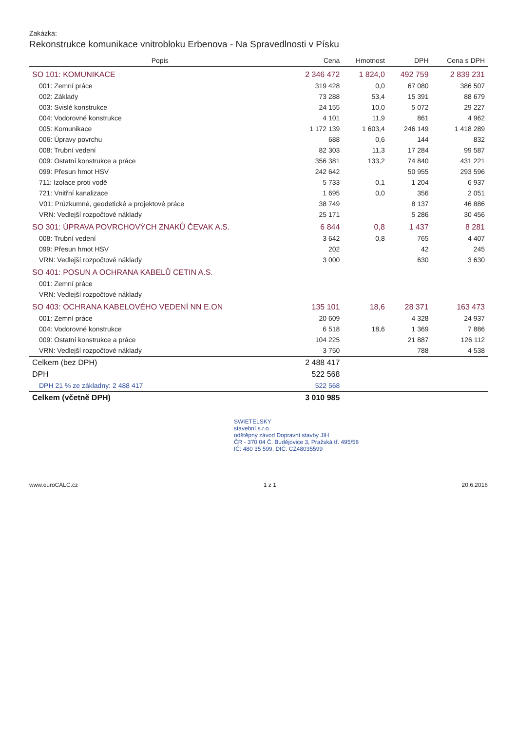Zakázka:
Rekonstrukce komunikace vnitrobloku Erbenova - Na Spravedlnosti v Písku
| Popis | Cena | Hmotnost | DPH | Cena s DPH |
| --- | --- | --- | --- | --- |
| SO 101: KOMUNIKACE | 2 346 472 | 1 824,0 | 492 759 | 2 839 231 |
| 001: Zemní práce | 319 428 | 0,0 | 67 080 | 386 507 |
| 002: Základy | 73 288 | 53,4 | 15 391 | 88 679 |
| 003: Svislé konstrukce | 24 155 | 10,0 | 5 072 | 29 227 |
| 004: Vodorovné konstrukce | 4 101 | 11,9 | 861 | 4 962 |
| 005: Komunikace | 1 172 139 | 1 603,4 | 246 149 | 1 418 289 |
| 006: Úpravy povrchu | 688 | 0,6 | 144 | 832 |
| 008: Trubní vedení | 82 303 | 11,3 | 17 284 | 99 587 |
| 009: Ostatní konstrukce a práce | 356 381 | 133,2 | 74 840 | 431 221 |
| 099: Přesun hmot HSV | 242 642 | | 50 955 | 293 596 |
| 711: Izolace proti vodě | 5 733 | 0,1 | 1 204 | 6 937 |
| 721: Vnitřní kanalizace | 1 695 | 0,0 | 356 | 2 051 |
| V01: Průzkumné, geodetické a projektové práce | 38 749 | | 8 137 | 46 886 |
| VRN: Vedlejší rozpočtové náklady | 25 171 | | 5 286 | 30 456 |
| SO 301: ÚPRAVA POVRCHOVÝCH ZNAKŮ ČEVAK A.S. | 6 844 | 0,8 | 1 437 | 8 281 |
| 008: Trubní vedení | 3 642 | 0,8 | 765 | 4 407 |
| 099: Přesun hmot HSV | 202 | | 42 | 245 |
| VRN: Vedlejší rozpočtové náklady | 3 000 | | 630 | 3 630 |
| SO 401: POSUN A OCHRANA KABELŮ CETIN A.S. | | | | |
| 001: Zemní práce | | | | |
| VRN: Vedlejší rozpočtové náklady | | | | |
| SO 403: OCHRANA KABELOVÉHO VEDENÍ NN E.ON | 135 101 | 18,6 | 28 371 | 163 473 |
| 001: Zemní práce | 20 609 | | 4 328 | 24 937 |
| 004: Vodorovné konstrukce | 6 518 | 18,6 | 1 369 | 7 886 |
| 009: Ostatní konstrukce a práce | 104 225 | | 21 887 | 126 112 |
| VRN: Vedlejší rozpočtové náklady | 3 750 | | 788 | 4 538 |
| Celkem (bez DPH) | 2 488 417 | | | |
| DPH | 522 568 | | | |
| DPH 21 % ze základny: 2 488 417 | 522 568 | | | |
| Celkem (včetně DPH) | 3 010 985 | | | |
SWIETELSKY
stavební s.r.o.
odštěpný závod Dopravní stavby JIH
ČR - 370 04 Č. Budějovice 3, Pražská tř. 495/58
IČ: 480 35 599, DIČ: CZ48035599
www.euroCALC.cz 1 z 1 20.6.2016